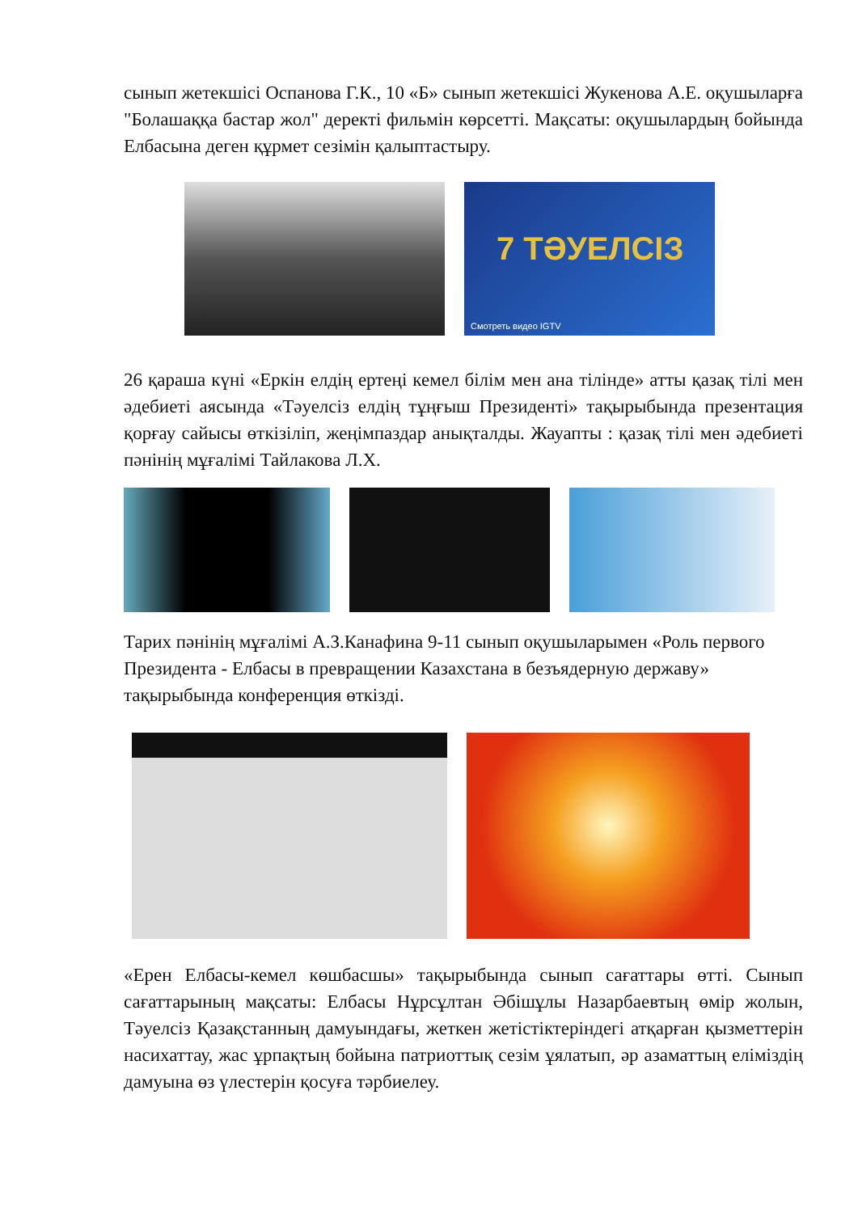сынып жетекшісі Оспанова Г.К., 10 «Б» сынып жетекшісі Жукенова А.Е. оқушыларға "Болашаққа бастар жол" деректі фильмін көрсетті. Мақсаты: оқушылардың бойында Елбасына деген құрмет сезімін қалыптастыру.
7 ТӘУЕЛСІЗ
Смотреть видео IGTV
26 қараша күні «Еркін елдің ертеңі кемел білім мен ана тілінде» атты қазақ тілі мен әдебиеті аясында «Тәуелсіз елдің тұңғыш Президенті» тақырыбында презентация қорғау сайысы өткізіліп, жеңімпаздар анықталды. Жауапты : қазақ тілі мен әдебиеті пәнінің мұғалімі Тайлакова Л.Х.
Тарих пәнінің мұғалімі А.З.Канафина 9-11 сынып оқушыларымен «Роль первого Президента - Елбасы в превращении Казахстана в безъядерную державу» тақырыбында конференция өткізді.
«Ерен Елбасы-кемел көшбасшы» тақырыбында сынып сағаттары өтті. Сынып сағаттарының мақсаты: Елбасы Нұрсұлтан Әбішұлы Назарбаевтың өмір жолын, Тәуелсіз Қазақстанның дамуындағы, жеткен жетістіктеріндегі атқарған қызметтерін насихаттау, жас ұрпақтың бойына патриоттық сезім ұялатып, әр азаматтың еліміздің дамуына өз үлестерін қосуға тәрбиелеу.